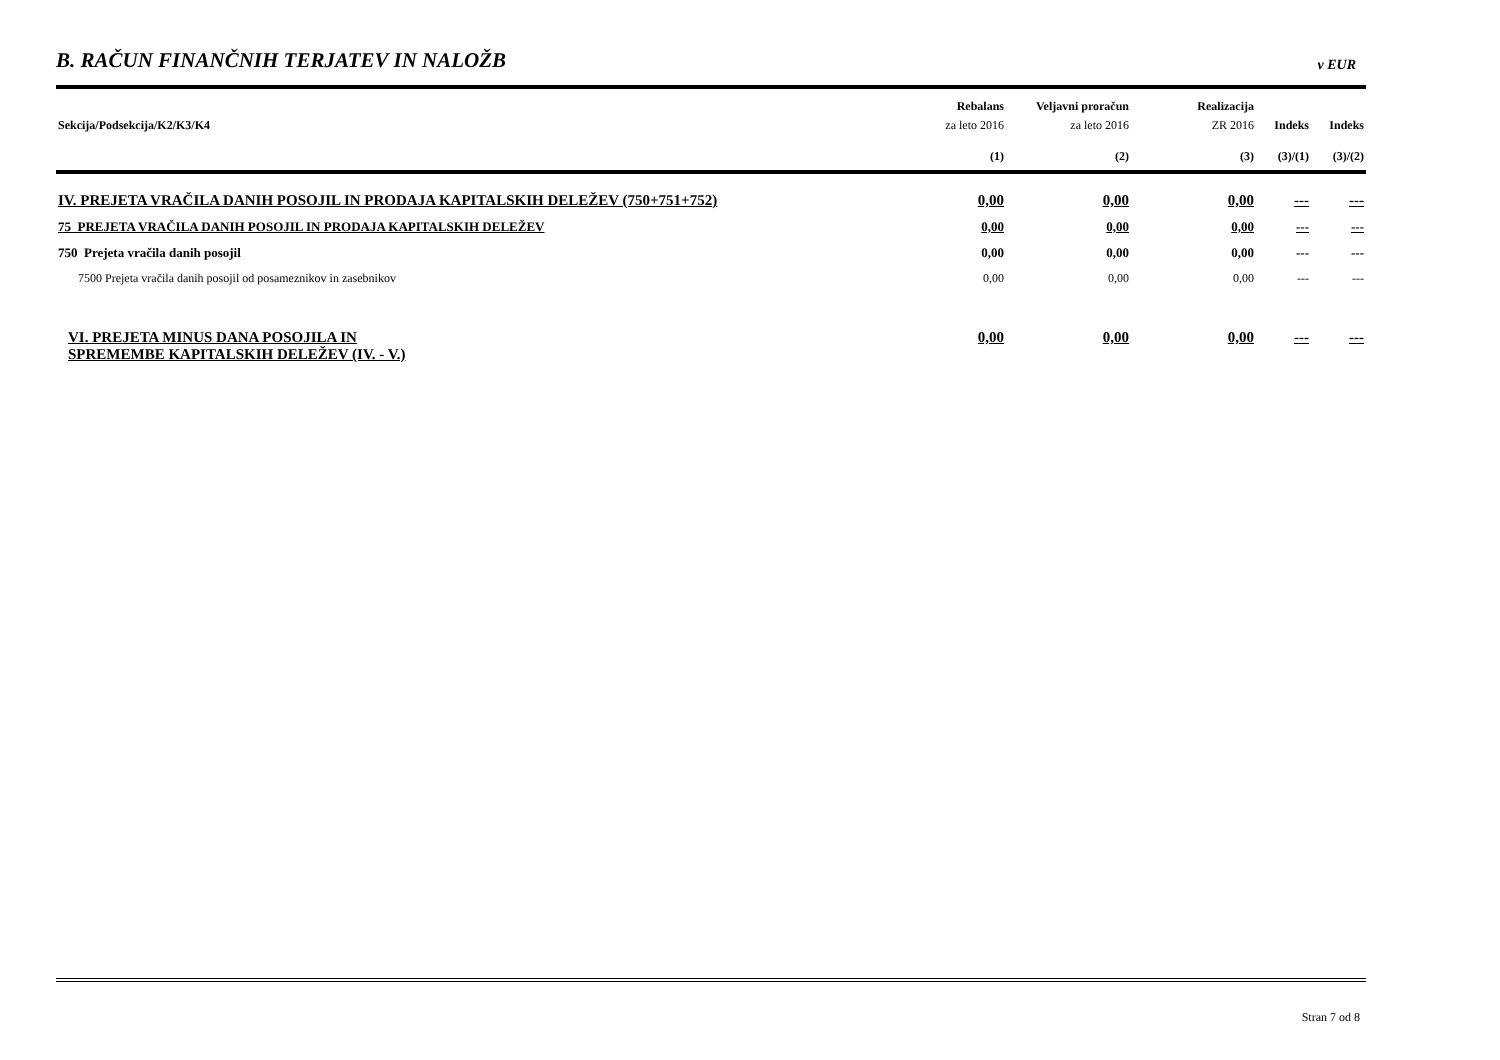B. RAČUN FINANČNIH TERJATEV IN NALOŽB
v EUR
| | Rebalans | Veljavni proračun | Realizacija | | |
| --- | --- | --- | --- | --- | --- |
| Sekcija/Podsekcija/K2/K3/K4 | za leto 2016 | za leto 2016 | ZR 2016 | Indeks | Indeks |
| | (1) | (2) | (3) | (3)/(1) | (3)/(2) |
| IV. PREJETA VRAČILA DANIH POSOJIL IN PRODAJA KAPITALSKIH DELEŽEV (750+751+752) | 0,00 | 0,00 | 0,00 | --- | --- |
| 75 PREJETA VRAČILA DANIH POSOJIL IN PRODAJA KAPITALSKIH DELEŽEV | 0,00 | 0,00 | 0,00 | --- | --- |
| 750 Prejeta vračila danih posojil | 0,00 | 0,00 | 0,00 | --- | --- |
| 7500 Prejeta vračila danih posojil od posameznikov in zasebnikov | 0,00 | 0,00 | 0,00 | --- | --- |
| VI. PREJETA MINUS DANA POSOJILA IN SPREMEMBE KAPITALSKIH DELEŽEV (IV. - V.) | 0,00 | 0,00 | 0,00 | --- | --- |
Stran 7 od 8